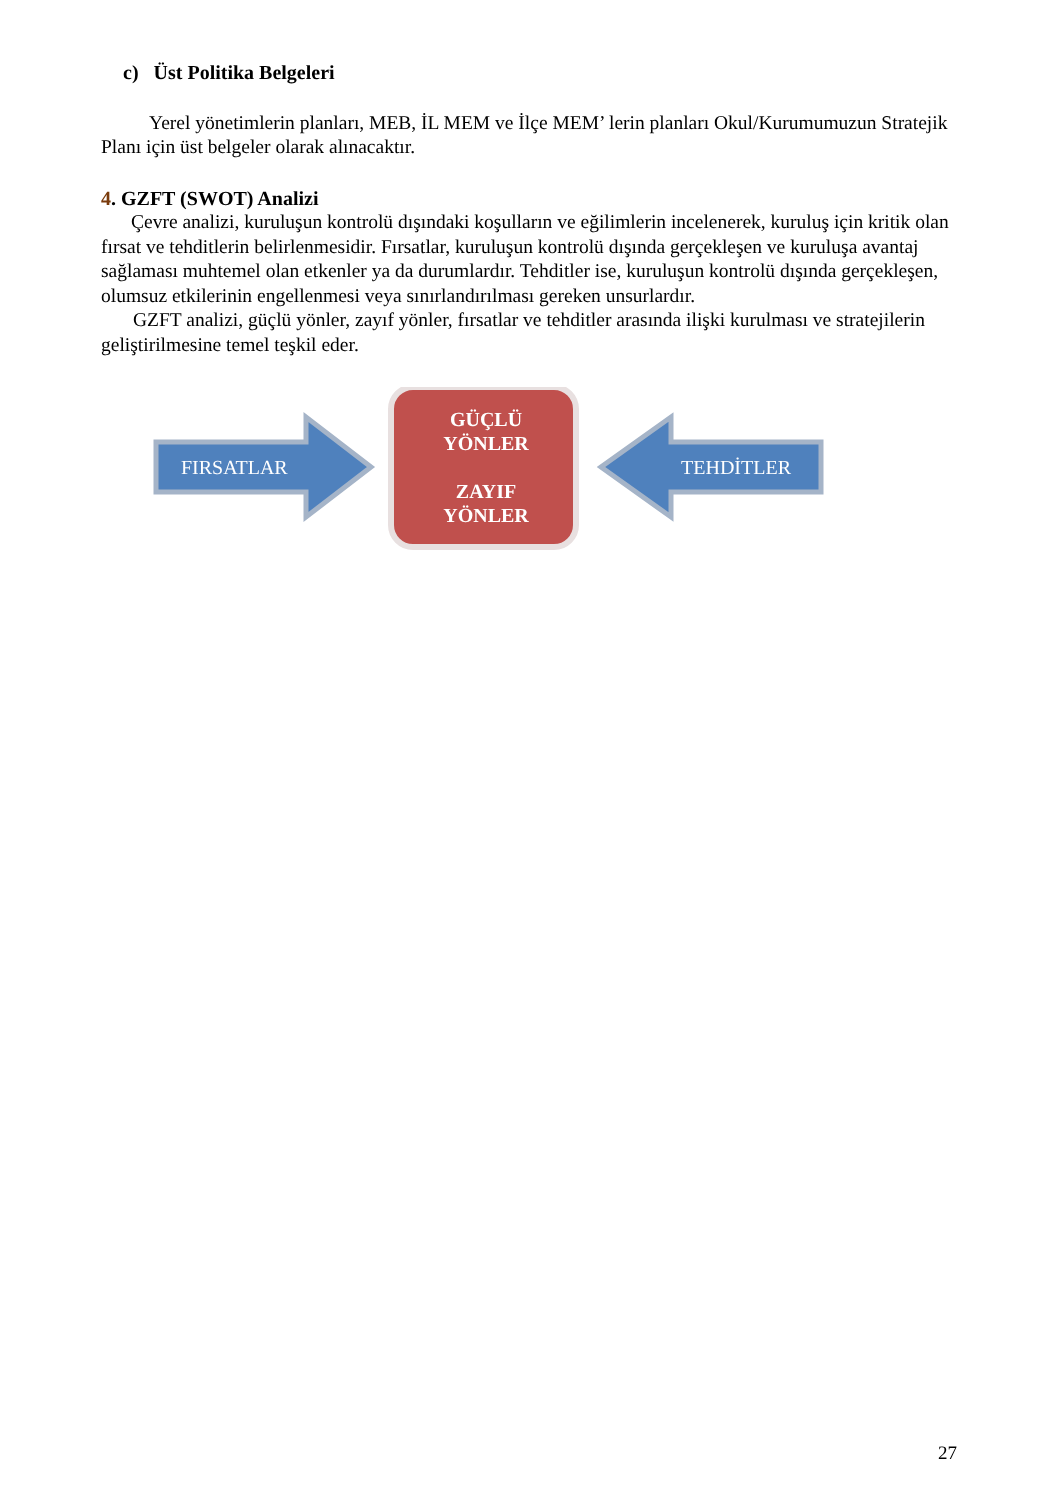c) Üst Politika Belgeleri
Yerel yönetimlerin planları, MEB, İL MEM ve İlçe MEM’ lerin planları Okul/Kurumumuzun Stratejik Planı için üst belgeler olarak alınacaktır.
4. GZFT (SWOT) Analizi
Çevre analizi, kuruluşun kontrolü dışındaki koşulların ve eğilimlerin incelenerek, kuruluş için kritik olan fırsat ve tehditlerin belirlenmesidir. Fırsatlar, kuruluşun kontrolü dışında gerçekleşen ve kuruluşa avantaj sağlaması muhtemel olan etkenler ya da durumlardır. Tehditler ise, kuruluşun kontrolü dışında gerçekleşen, olumsuz etkilerinin engellenmesi veya sınırlandırılması gereken unsurlardır.
GZFT analizi, güçlü yönler, zayıf yönler, fırsatlar ve tehditler arasında ilişki kurulması ve stratejilerin geliştirilmesine temel teşkil eder.
FIRSATLAR
GÜÇLÜ
YÖNLER
ZAYIF
YÖNLER
TEHDİTLER
27